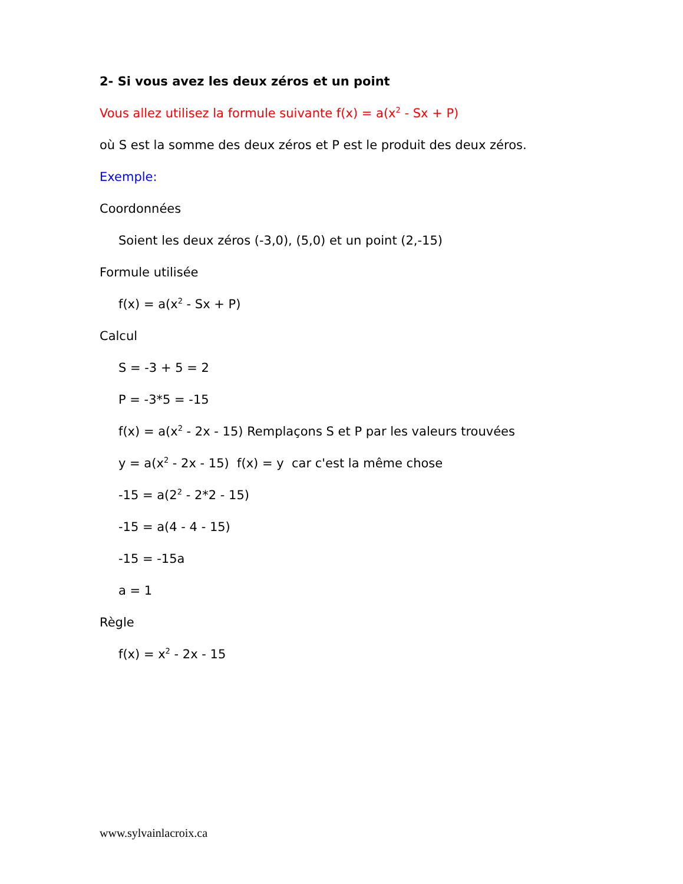2- Si vous avez les deux zéros et un point
Vous allez utilisez la formule suivante f(x) = a(x<sup>2</sup> - Sx + P)
où S est la somme des deux zéros et P est le produit des deux zéros.
Exemple:
Coordonnées
Soient les deux zéros (-3,0), (5,0) et un point (2,-15)
Formule utilisée
f(x) = a(x<sup>2</sup> - Sx + P)
Calcul
S = -3 + 5 = 2
P = -3*5 = -15
f(x) = a(x<sup>2</sup> - 2x - 15) Remplaçons S et P par les valeurs trouvées
y = a(x<sup>2</sup> - 2x - 15) f(x) = y car c'est la même chose
-15 = a(2<sup>2</sup> - 2*2 - 15)
-15 = a(4 - 4 - 15)
-15 = -15a
a = 1
Règle
f(x) = x<sup>2</sup> - 2x - 15
www.sylvainlacroix.ca